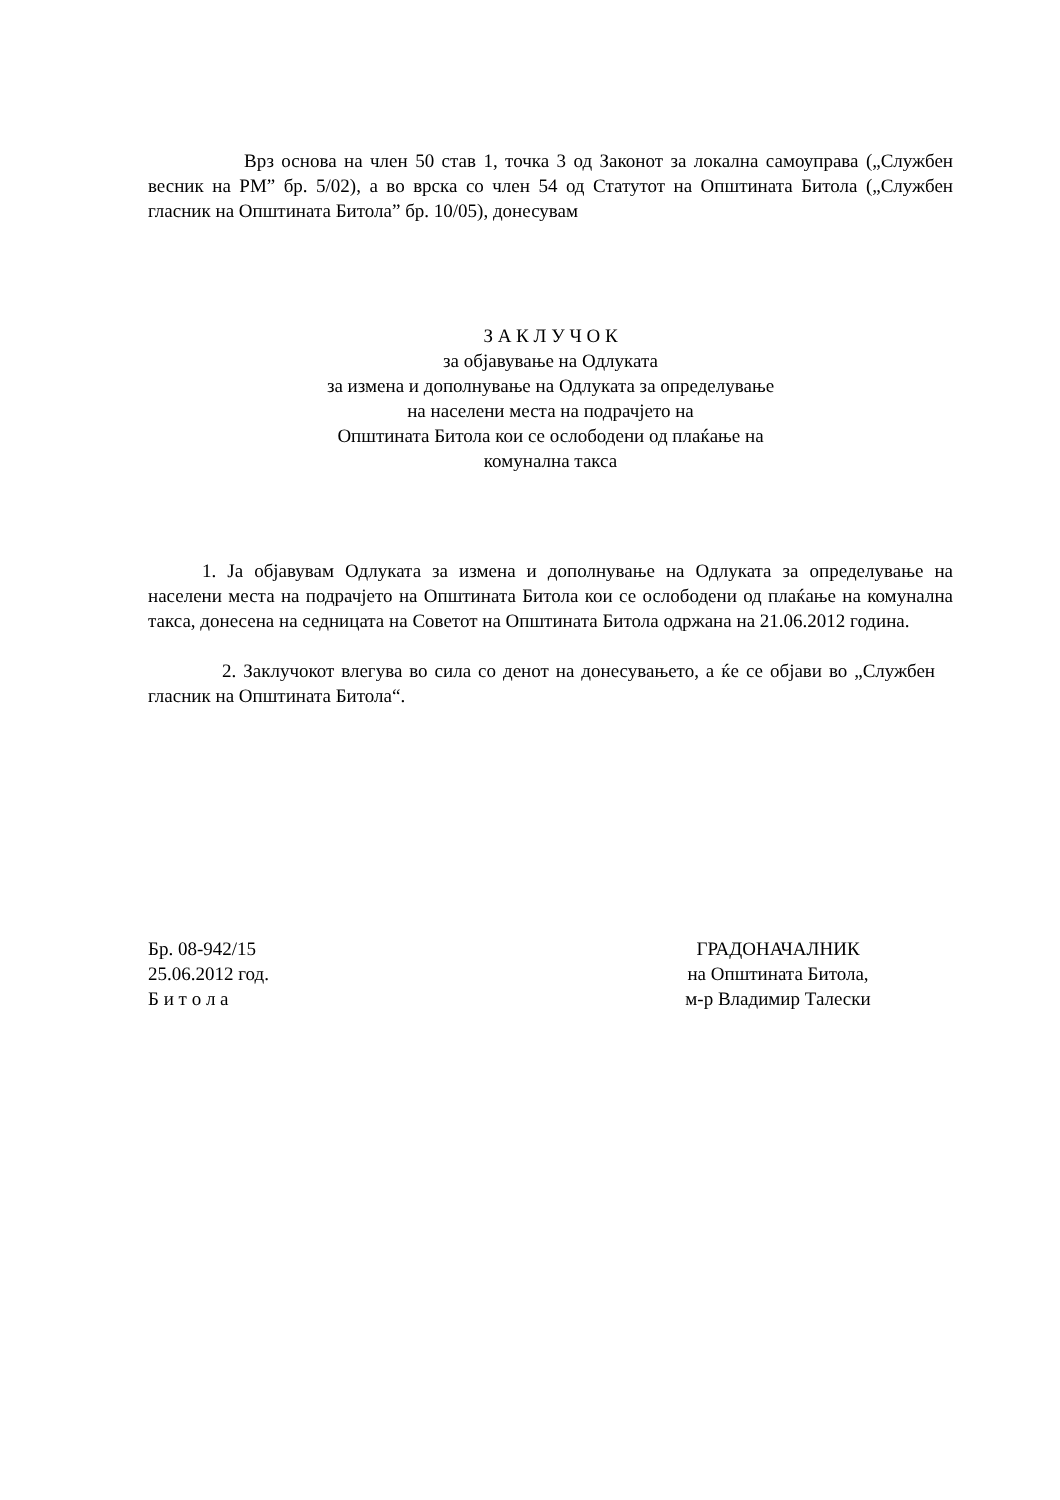Врз основа на член 50 став 1, точка 3 од Законот за локална самоуправа („Службен весник на РМ” бр. 5/02), а во врска со член 54 од Статутот на Општината Битола („Службен гласник на Општината Битола” бр. 10/05), донесувам
З А К Л У Ч О К
за објавување на Одлуката
за измена и дополнување на Одлуката за определување
на населени места на подрачјето на
Општината Битола кои се ослободени од плаќање на
комунална такса
1. Ја објавувам Одлуката за измена и дополнување на Одлуката за определување на населени места на подрачјето на Општината Битола кои се ослободени од плаќање на комунална такса, донесена на седницата на Советот на Општината Битола одржана на 21.06.2012 година.
2. Заклучокот влегува во сила со денот на донесувањето, а ќе се објави во „Службен гласник на Општината Битола“.
Бр. 08-942/15
25.06.2012 год.
Б и т о л а
ГРАДОНАЧАЛНИК
на Општината Битола,
м-р Владимир Талески